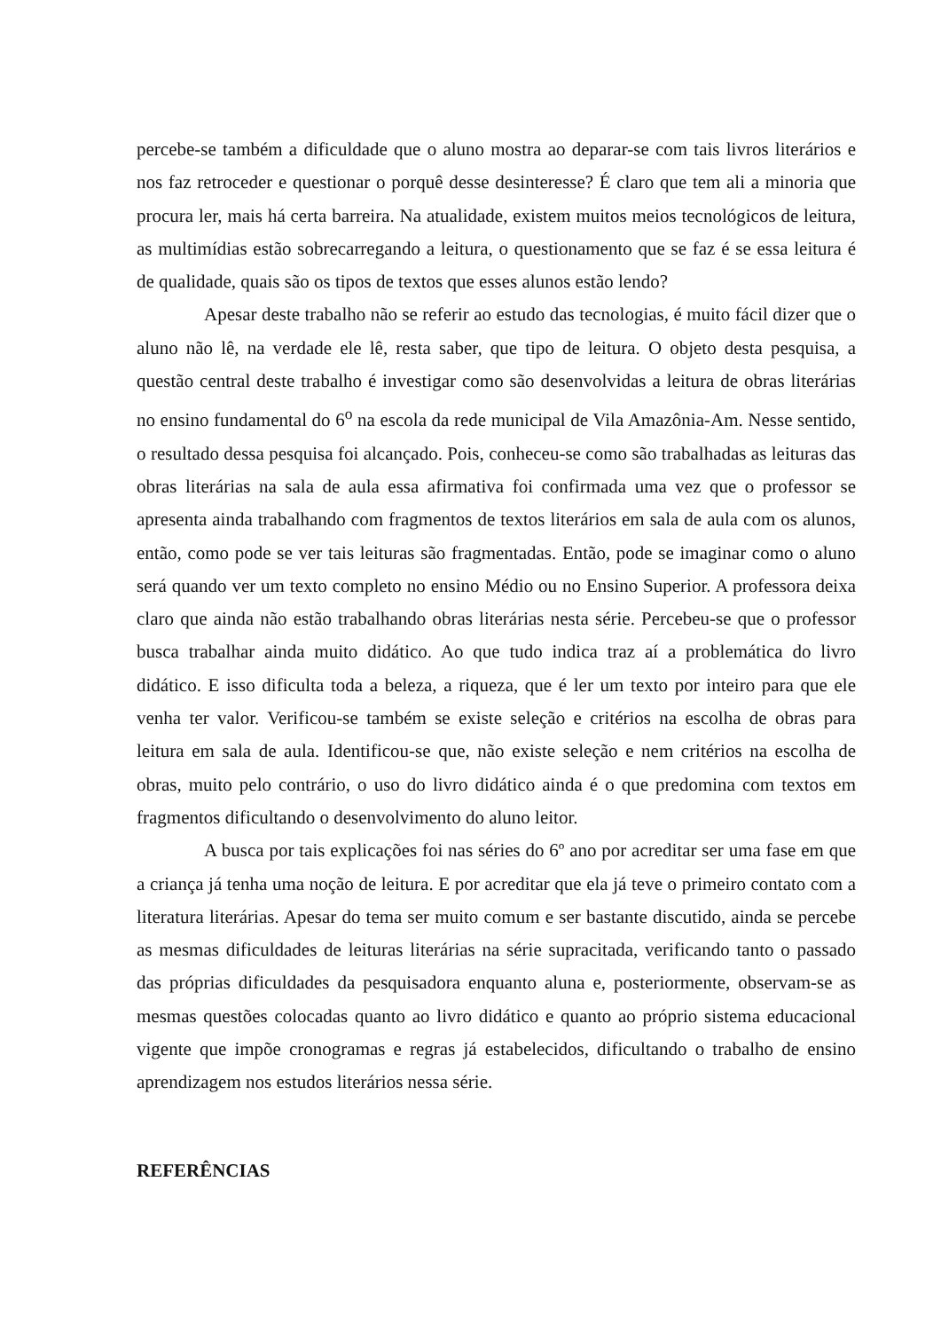percebe-se também a dificuldade que o aluno mostra ao deparar-se com tais livros literários e nos faz retroceder e questionar o porquê desse desinteresse? É claro que tem ali a minoria que procura ler, mais há certa barreira. Na atualidade, existem muitos meios tecnológicos de leitura, as multimídias estão sobrecarregando a leitura, o questionamento que se faz é se essa leitura é de qualidade, quais são os tipos de textos que esses alunos estão lendo?
Apesar deste trabalho não se referir ao estudo das tecnologias, é muito fácil dizer que o aluno não lê, na verdade ele lê, resta saber, que tipo de leitura. O objeto desta pesquisa, a questão central deste trabalho é investigar como são desenvolvidas a leitura de obras literárias no ensino fundamental do 6<sup>o</sup> na escola da rede municipal de Vila Amazônia-Am. Nesse sentido, o resultado dessa pesquisa foi alcançado. Pois, conheceu-se como são trabalhadas as leituras das obras literárias na sala de aula essa afirmativa foi confirmada uma vez que o professor se apresenta ainda trabalhando com fragmentos de textos literários em sala de aula com os alunos, então, como pode se ver tais leituras são fragmentadas. Então, pode se imaginar como o aluno será quando ver um texto completo no ensino Médio ou no Ensino Superior. A professora deixa claro que ainda não estão trabalhando obras literárias nesta série. Percebeu-se que o professor busca trabalhar ainda muito didático. Ao que tudo indica traz aí a problemática do livro didático. E isso dificulta toda a beleza, a riqueza, que é ler um texto por inteiro para que ele venha ter valor. Verificou-se também se existe seleção e critérios na escolha de obras para leitura em sala de aula. Identificou-se que, não existe seleção e nem critérios na escolha de obras, muito pelo contrário, o uso do livro didático ainda é o que predomina com textos em fragmentos dificultando o desenvolvimento do aluno leitor.
A busca por tais explicações foi nas séries do 6º ano por acreditar ser uma fase em que a criança já tenha uma noção de leitura. E por acreditar que ela já teve o primeiro contato com a literatura literárias. Apesar do tema ser muito comum e ser bastante discutido, ainda se percebe as mesmas dificuldades de leituras literárias na série supracitada, verificando tanto o passado das próprias dificuldades da pesquisadora enquanto aluna e, posteriormente, observam-se as mesmas questões colocadas quanto ao livro didático e quanto ao próprio sistema educacional vigente que impõe cronogramas e regras já estabelecidos, dificultando o trabalho de ensino aprendizagem nos estudos literários nessa série.
REFERÊNCIAS